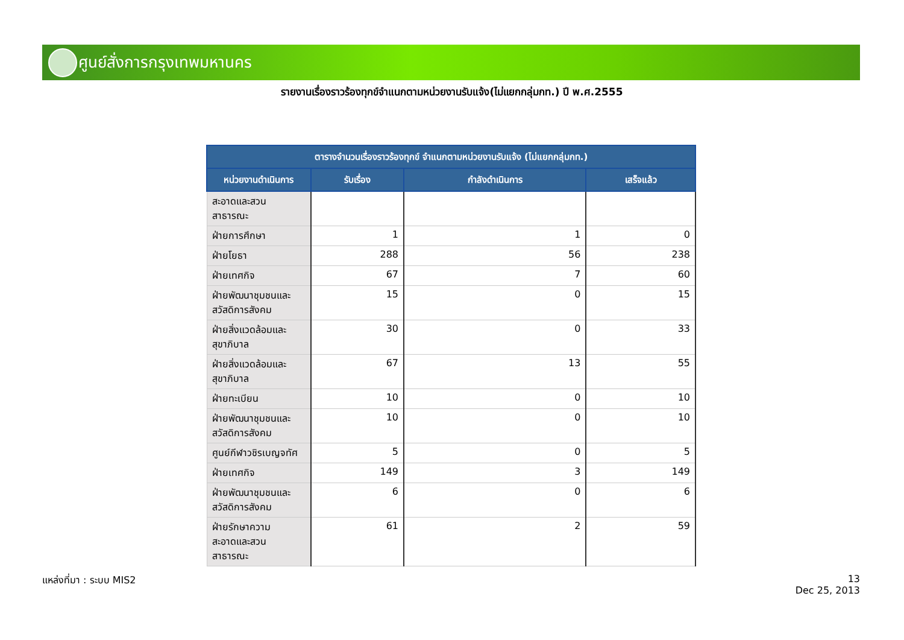ศูนย์สั่งการกรุงเทพมหานคร
รายงานเรื่องราวร้องทุกข์จำแนกตามหน่วยงานรับแจ้ง(ไม่แยกกลุ่มกท.) ปี พ.ศ.2555
| ตารางจำนวนเรื่องราวร้องทุกข์ จำแนกตามหน่วยงานรับแจ้ง (ไม่แยกกลุ่มกท.) | | | |
| --- | --- | --- | --- |
| หน่วยงานดำเนินการ | รับเรื่อง | กำลังดำเนินการ | เสร็จแล้ว |
| สะอาดและสวน สาธารณะ | | | |
| ฝ่ายการศึกษา | 1 | 1 | 0 |
| ฝ่ายโยธา | 288 | 56 | 238 |
| ฝ่ายเทศกิจ | 67 | 7 | 60 |
| ฝ่ายพัฒนาชุมชนและ สวัสดิการสังคม | 15 | 0 | 15 |
| ฝ่ายสิ่งแวดล้อมและ สุขาภิบาล | 30 | 0 | 33 |
| ฝ่ายสิ่งแวดล้อมและ สุขาภิบาล | 67 | 13 | 55 |
| ฝ่ายทะเบียน | 10 | 0 | 10 |
| ฝ่ายพัฒนาชุมชนและ สวัสดิการสังคม | 10 | 0 | 10 |
| ศูนย์กีฬาวชิรเบญจทัศ | 5 | 0 | 5 |
| ฝ่ายเทศกิจ | 149 | 3 | 149 |
| ฝ่ายพัฒนาชุมชนและ สวัสดิการสังคม | 6 | 0 | 6 |
| ฝ่ายรักษาความ สะอาดและสวน สาธารณะ | 61 | 2 | 59 |
แหล่งที่มา : ระบบ MIS2
13
Dec 25, 2013